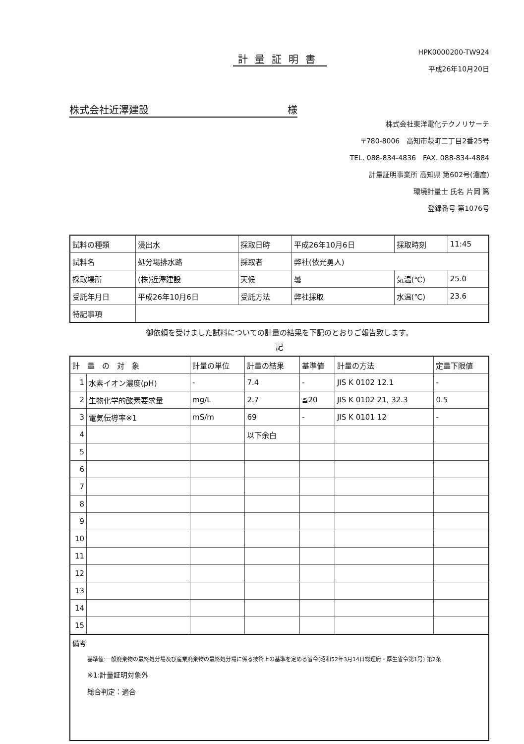計量証明書
HPK0000200-TW924
平成26年10月20日
株式会社近澤建設 様
株式会社東洋電化テクノリサーチ
〒780-8006　高知市萩町二丁目2番25号
TEL. 088-834-4836　FAX. 088-834-4884
計量証明事業所 高知県 第602号(濃度)
環境計量士 氏名 片岡 篤
登録番号 第1076号
| 試料の種類 | 浸出水 | 採取日時 | 平成26年10月6日 | 採取時刻 | 11:45 |
| 試料名 | 処分場排水路 | 採取者 | 弊社(依光勇人) | | |
| 採取場所 | (株)近澤建設 | 天候 | 曇 | 気温(℃) | 25.0 |
| 受託年月日 | 平成26年10月6日 | 受託方法 | 弊社採取 | 水温(℃) | 23.6 |
| 特記事項 | | | | | |
御依頼を受けました試料についての計量の結果を下記のとおりご報告致します。
記
| 計 量 の 対 象 | | 計量の単位 | 計量の結果 | 基準値 | 計量の方法 | 定量下限値 |
| --- | --- | --- | --- | --- | --- | --- |
| 1 | 水素イオン濃度(pH) | - | 7.4 | - | JIS K 0102 12.1 | - |
| 2 | 生物化学的酸素要求量 | mg/L | 2.7 | ≦20 | JIS K 0102 21, 32.3 | 0.5 |
| 3 | 電気伝導率※1 | mS/m | 69 | - | JIS K 0101 12 | - |
| 4 | | | 以下余白 | | | |
| 5 | | | | | | |
| 6 | | | | | | |
| 7 | | | | | | |
| 8 | | | | | | |
| 9 | | | | | | |
| 10 | | | | | | |
| 11 | | | | | | |
| 12 | | | | | | |
| 13 | | | | | | |
| 14 | | | | | | |
| 15 | | | | | | |
備考
基準値:一般廃棄物の最終処分場及び産業廃棄物の最終処分場に係る技術上の基準を定める省令(昭和52年3月14日総理府・厚生省令第1号) 第2条
※1:計量証明対象外
総合判定：適合